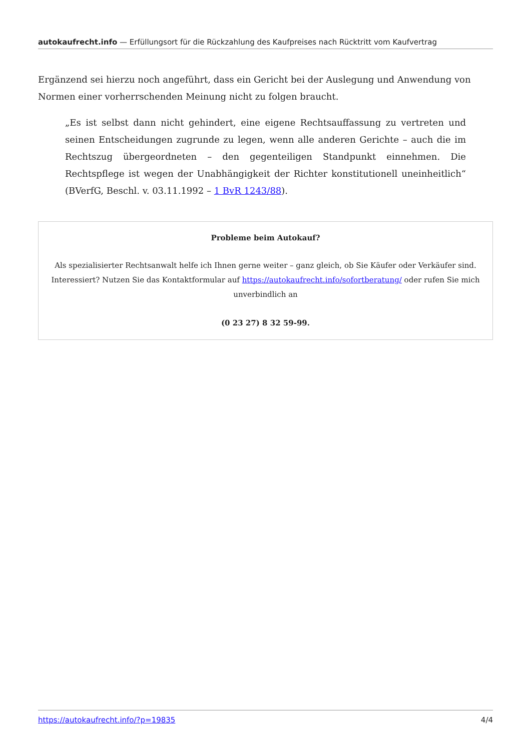autokaufrecht.info — Erfüllungsort für die Rückzahlung des Kaufpreises nach Rücktritt vom Kaufvertrag
Ergänzend sei hierzu noch angeführt, dass ein Gericht bei der Auslegung und Anwendung von Normen einer vorherrschenden Meinung nicht zu folgen braucht.
„Es ist selbst dann nicht gehindert, eine eigene Rechtsauffassung zu vertreten und seinen Entscheidungen zugrunde zu legen, wenn alle anderen Gerichte – auch die im Rechtszug übergeordneten – den gegenteiligen Standpunkt einnehmen. Die Rechtspflege ist wegen der Unabhängigkeit der Richter konstitutionell uneinheitlich“ (BVerfG, Beschl. v. 03.11.1992 – 1 BvR 1243/88).
Probleme beim Autokauf?
Als spezialisierter Rechtsanwalt helfe ich Ihnen gerne weiter – ganz gleich, ob Sie Käufer oder Verkäufer sind. Interessiert? Nutzen Sie das Kontaktformular auf https://autokaufrecht.info/sofortberatung/ oder rufen Sie mich unverbindlich an
(0 23 27) 8 32 59-99.
https://autokaufrecht.info/?p=19835 4/4